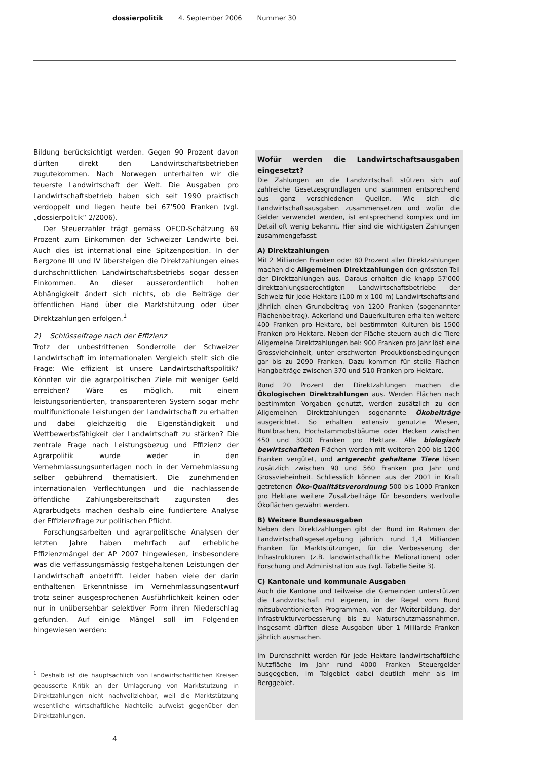dossierpolitik 4. September 2006 Nummer 30
Bildung berücksichtigt werden. Gegen 90 Prozent davon dürften direkt den Landwirtschaftsbetrieben zugutekommen. Nach Norwegen unterhalten wir die teuerste Landwirtschaft der Welt. Die Ausgaben pro Landwirtschaftsbetrieb haben sich seit 1990 praktisch verdoppelt und liegen heute bei 67’500 Franken (vgl. „dossierpolitik“ 2/2006).
Der Steuerzahler trägt gemäss OECD-Schätzung 69 Prozent zum Einkommen der Schweizer Landwirte bei. Auch dies ist international eine Spitzenposition. In der Bergzone III und IV übersteigen die Direktzahlungen eines durchschnittlichen Landwirtschaftsbetriebs sogar dessen Einkommen. An dieser ausserordentlich hohen Abhängigkeit ändert sich nichts, ob die Beiträge der öffentlichen Hand über die Marktstützung oder über Direktzahlungen erfolgen.<sup>1</sup>
2) Schlüsselfrage nach der Effizienz
Trotz der unbestrittenen Sonderrolle der Schweizer Landwirtschaft im internationalen Vergleich stellt sich die Frage: Wie effizient ist unsere Landwirtschaftspolitik? Könnten wir die agrarpolitischen Ziele mit weniger Geld erreichen? Wäre es möglich, mit einem leistungsorientierten, transparenteren System sogar mehr multifunktionale Leistungen der Landwirtschaft zu erhalten und dabei gleichzeitig die Eigenständigkeit und Wettbewerbsfähigkeit der Landwirtschaft zu stärken? Die zentrale Frage nach Leistungsbezug und Effizienz der Agrarpolitik wurde weder in den Vernehmlassungsunterlagen noch in der Vernehmlassung selber gebührend thematisiert. Die zunehmenden internationalen Verflechtungen und die nachlassende öffentliche Zahlungsbereitschaft zugunsten des Agrarbudgets machen deshalb eine fundiertere Analyse der Effizienzfrage zur politischen Pflicht.
Forschungsarbeiten und agrarpolitische Analysen der letzten Jahre haben mehrfach auf erhebliche Effizienzmängel der AP 2007 hingewiesen, insbesondere was die verfassungsmässig festgehaltenen Leistungen der Landwirtschaft anbetrifft. Leider haben viele der darin enthaltenen Erkenntnisse im Vernehmlassungsentwurf trotz seiner ausgesprochenen Ausführlichkeit keinen oder nur in unübersehbar selektiver Form ihren Niederschlag gefunden. Auf einige Mängel soll im Folgenden hingewiesen werden:
<sup>1</sup> Deshalb ist die hauptsächlich von landwirtschaftlichen Kreisen geäusserte Kritik an der Umlagerung von Marktstützung in Direktzahlungen nicht nachvollziehbar, weil die Marktstützung wesentliche wirtschaftliche Nachteile aufweist gegenüber den Direktzahlungen.
Wofür werden die Landwirtschaftsausgaben eingesetzt?
Die Zahlungen an die Landwirtschaft stützen sich auf zahlreiche Gesetzesgrundlagen und stammen entsprechend aus ganz verschiedenen Quellen. Wie sich die Landwirtschaftsausgaben zusammensetzen und wofür die Gelder verwendet werden, ist entsprechend komplex und im Detail oft wenig bekannt. Hier sind die wichtigsten Zahlungen zusammengefasst:
A) Direktzahlungen
Mit 2 Milliarden Franken oder 80 Prozent aller Direktzahlungen machen die Allgemeinen Direktzahlungen den grössten Teil der Direktzahlungen aus. Daraus erhalten die knapp 57'000 direktzahlungsberechtigten Landwirtschaftsbetriebe der Schweiz für jede Hektare (100 m x 100 m) Landwirtschaftsland jährlich einen Grundbeitrag von 1200 Franken (sogenannter Flächenbeitrag). Ackerland und Dauerkulturen erhalten weitere 400 Franken pro Hektare, bei bestimmten Kulturen bis 1500 Franken pro Hektare. Neben der Fläche steuern auch die Tiere Allgemeine Direktzahlungen bei: 900 Franken pro Jahr löst eine Grossvieheinheit, unter erschwerten Produktionsbedingungen gar bis zu 2090 Franken. Dazu kommen für steile Flächen Hangbeiträge zwischen 370 und 510 Franken pro Hektare.
Rund 20 Prozent der Direktzahlungen machen die Ökologischen Direktzahlungen aus. Werden Flächen nach bestimmten Vorgaben genutzt, werden zusätzlich zu den Allgemeinen Direktzahlungen sogenannte Ökobeiträge ausgerichtet. So erhalten extensiv genutzte Wiesen, Buntbrachen, Hochstammobstbäume oder Hecken zwischen 450 und 3000 Franken pro Hektare. Alle biologisch bewirtschafteten Flächen werden mit weiteren 200 bis 1200 Franken vergütet, und artgerecht gehaltene Tiere lösen zusätzlich zwischen 90 und 560 Franken pro Jahr und Grossvieheinheit. Schliesslich können aus der 2001 in Kraft getretenen Öko-Qualitätsverordnung 500 bis 1000 Franken pro Hektare weitere Zusatzbeiträge für besonders wertvolle Ökoflächen gewährt werden.
B) Weitere Bundesausgaben
Neben den Direktzahlungen gibt der Bund im Rahmen der Landwirtschaftsgesetzgebung jährlich rund 1,4 Milliarden Franken für Marktstützungen, für die Verbesserung der Infrastrukturen (z.B. landwirtschaftliche Meliorationen) oder Forschung und Administration aus (vgl. Tabelle Seite 3).
C) Kantonale und kommunale Ausgaben
Auch die Kantone und teilweise die Gemeinden unterstützen die Landwirtschaft mit eigenen, in der Regel vom Bund mitsubventionierten Programmen, von der Weiterbildung, der Infrastrukturverbesserung bis zu Naturschutzmassnahmen. Insgesamt dürften diese Ausgaben über 1 Milliarde Franken jährlich ausmachen.
Im Durchschnitt werden für jede Hektare landwirtschaftliche Nutzfläche im Jahr rund 4000 Franken Steuergelder ausgegeben, im Talgebiet dabei deutlich mehr als im Berggebiet.
4